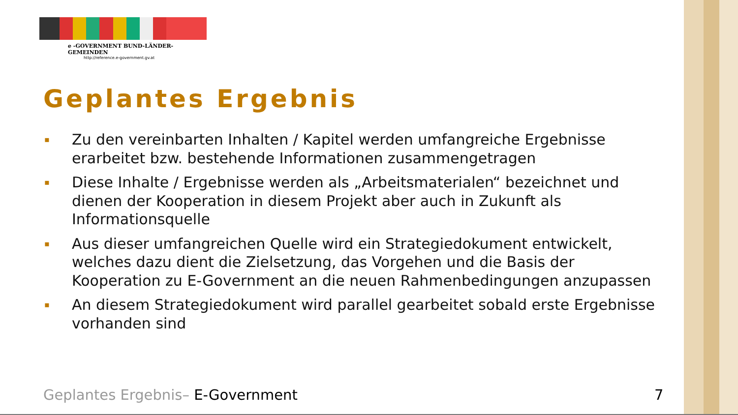e -GOVERNMENT BUND-LÄNDER-GEMEINDEN
http://reference.e-government.gv.at
Geplantes Ergebnis
▪ Zu den vereinbarten Inhalten / Kapitel werden umfangreiche Ergebnisse erarbeitet bzw. bestehende Informationen zusammengetragen
▪ Diese Inhalte / Ergebnisse werden als „Arbeitsmaterialen“ bezeichnet und dienen der Kooperation in diesem Projekt aber auch in Zukunft als Informationsquelle
▪ Aus dieser umfangreichen Quelle wird ein Strategiedokument entwickelt, welches dazu dient die Zielsetzung, das Vorgehen und die Basis der Kooperation zu E-Government an die neuen Rahmenbedingungen anzupassen
▪ An diesem Strategiedokument wird parallel gearbeitet sobald erste Ergebnisse vorhanden sind
Geplantes Ergebnis– E-Government
7